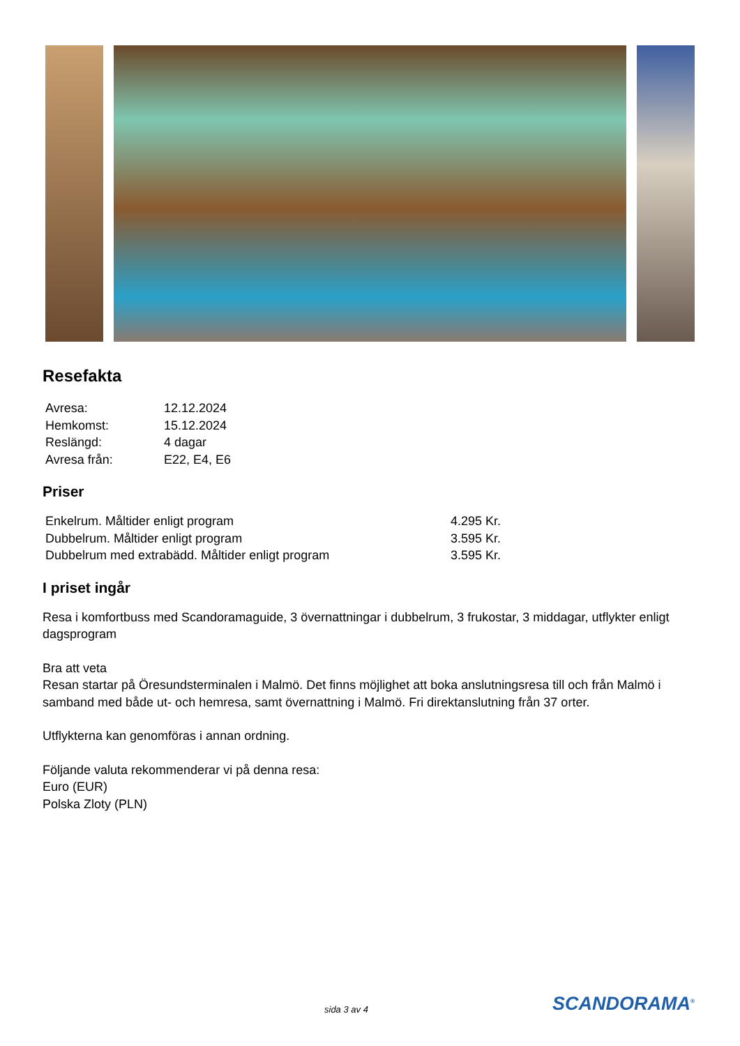Resefakta
| Avresa: | 12.12.2024 |
| Hemkomst: | 15.12.2024 |
| Reslängd: | 4 dagar |
| Avresa från: | E22, E4, E6 |
Priser
| Enkelrum. Måltider enligt program | 4.295 Kr. |
| Dubbelrum. Måltider enligt program | 3.595 Kr. |
| Dubbelrum med extrabädd. Måltider enligt program | 3.595 Kr. |
I priset ingår
Resa i komfortbuss med Scandoramaguide, 3 övernattningar i dubbelrum, 3 frukostar, 3 middagar, utflykter enligt dagsprogram
Bra att veta
Resan startar på Öresundsterminalen i Malmö. Det finns möjlighet att boka anslutningsresa till och från Malmö i samband med både ut- och hemresa, samt övernattning i Malmö. Fri direktanslutning från 37 orter.
Utflykterna kan genomföras i annan ordning.
Följande valuta rekommenderar vi på denna resa:
Euro (EUR)
Polska Zloty (PLN)
sida 3 av 4 SCANDORAMA<sup>®</sup>